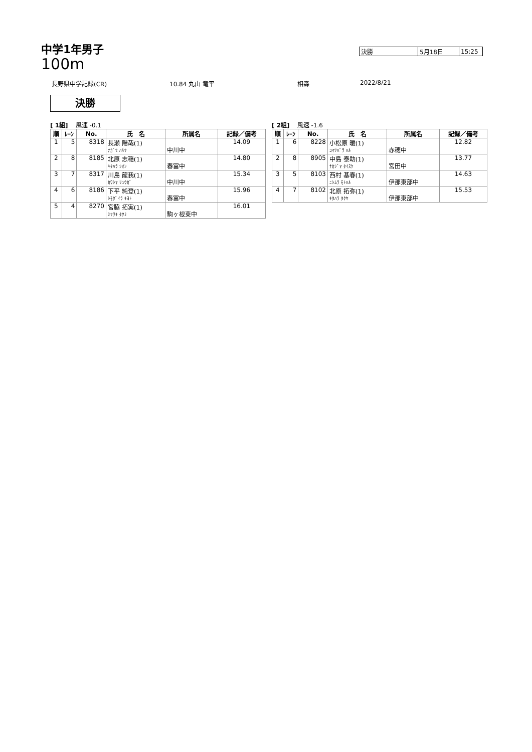中学1年男子
100m
| 決勝 | 5月18日 | 15:25 |
長野県中学記録(CR) 10.84 丸山 竜平 相森 2022/8/21
決勝
[ 1組] 風速 -0.1
| 順 | ﾚｰﾝ | No. | 氏 名 | 所属名 | 記録／備考 |
| --- | --- | --- | --- | --- | --- |
| 1 | 5 | 8318 | 長瀬 陽哉(1) ﾅｶﾞｾ ﾊﾙﾔ | 中川中 | 14.09 |
| 2 | 8 | 8185 | 北原 志穏(1) ｷﾀﾊﾗ ｼｵﾝ | 春冨中 | 14.80 |
| 3 | 7 | 8317 | 川島 龍我(1) ｶﾜｼﾏ ﾘｭｳｶﾞ | 中川中 | 15.34 |
| 4 | 6 | 8186 | 下平 純登(1) ｼﾓﾀﾞｲﾗ ｷﾖﾄ | 春冨中 | 15.96 |
| 5 | 4 | 8270 | 宮脇 拓実(1) ﾐﾔﾜｷ ﾀｸﾐ | 駒ヶ根東中 | 16.01 |
[ 2組] 風速 -1.6
| 順 | ﾚｰﾝ | No. | 氏 名 | 所属名 | 記録／備考 |
| --- | --- | --- | --- | --- | --- |
| 1 | 6 | 8228 | 小松原 暖(1) ｺﾏﾂﾊﾞﾗ ﾊﾙ | 赤穂中 | 12.82 |
| 2 | 8 | 8905 | 中島 泰助(1) ﾅｶｼﾞﾏ ﾀｲｽｹ | 宮田中 | 13.77 |
| 3 | 5 | 8103 | 西村 基春(1) ﾆｼﾑﾗ ﾓﾄﾊﾙ | 伊那東部中 | 14.63 |
| 4 | 7 | 8102 | 北原 拓弥(1) ｷﾀﾊﾗ ﾀｸﾔ | 伊那東部中 | 15.53 |